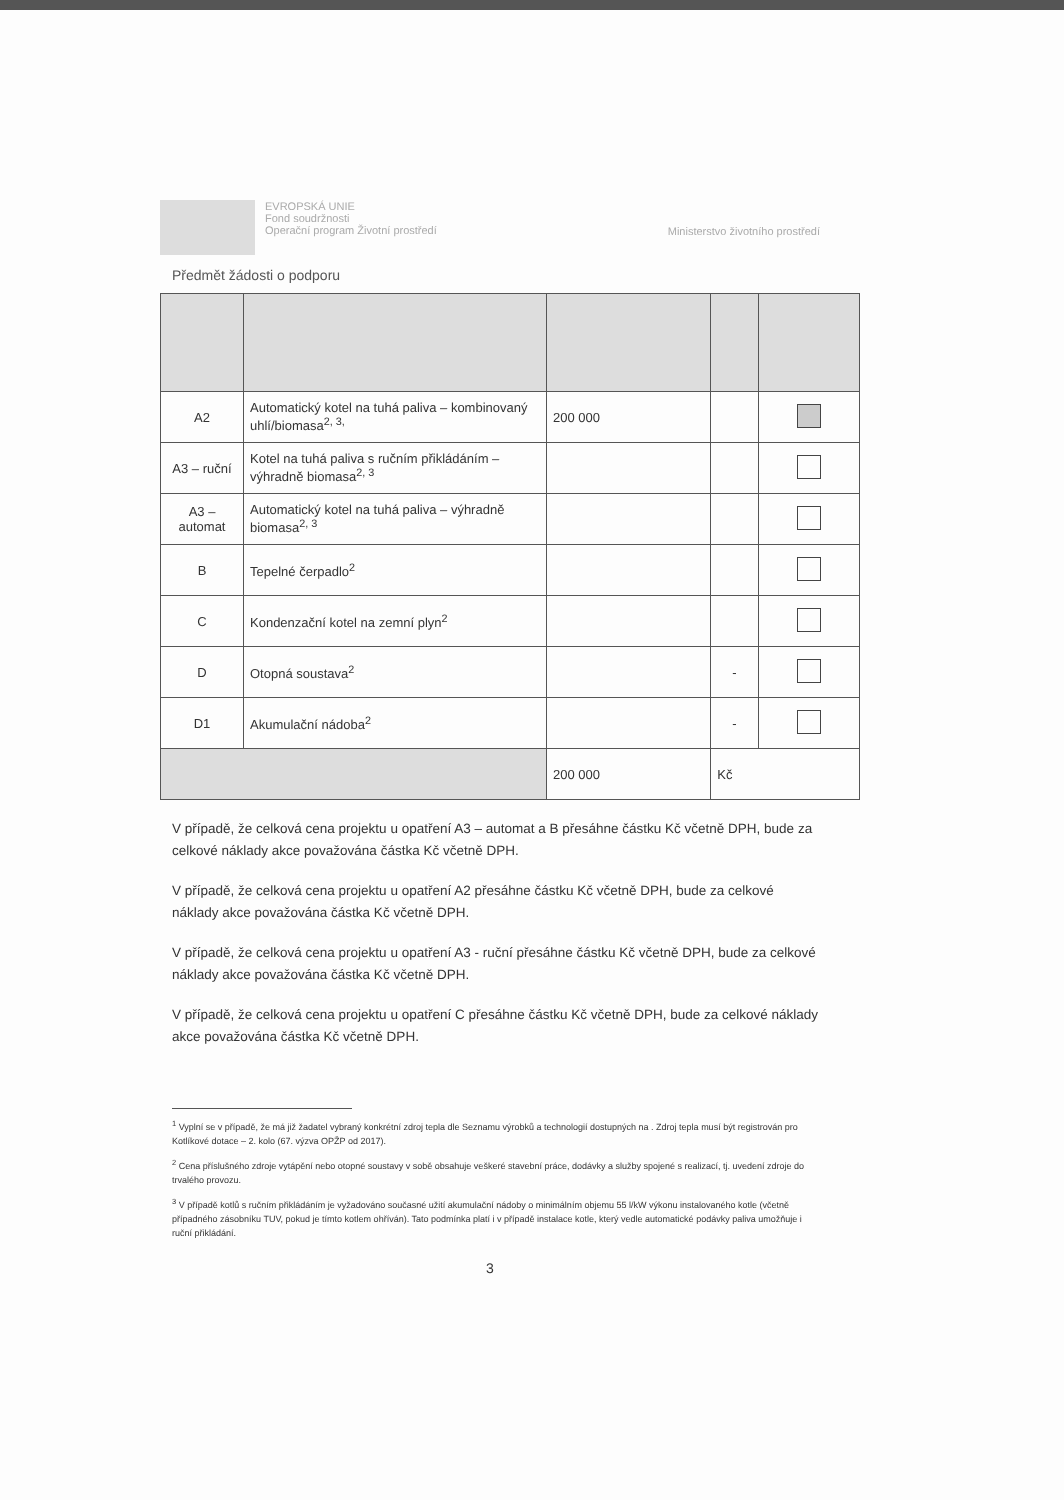EVROPSKÁ UNIE
Fond soudržnosti
Operační program Životní prostředí
Ministerstvo životního prostředí
Předmět žádosti o podporu
| A2 | Automatický kotel na tuhá paliva – kombinovaný uhlí/biomasa<sup>2, 3,</sup> | 200 000 | | |
| A3 – ruční | Kotel na tuhá paliva s ručním přikládáním – výhradně biomasa<sup>2, 3</sup> | | | |
| A3 – automat | Automatický kotel na tuhá paliva – výhradně biomasa<sup>2, 3</sup> | | | |
| B | Tepelné čerpadlo<sup>2</sup> | | | |
| C | Kondenzační kotel na zemní plyn<sup>2</sup> | | | |
| D | Otopná soustava<sup>2</sup> | | - | |
| D1 | Akumulační nádoba<sup>2</sup> | | - | |
| | | 200 000 | Kč | |
V případě, že celková cena projektu u opatření A3 – automat a B přesáhne částku Kč včetně DPH, bude za celkové náklady akce považována částka Kč včetně DPH.
V případě, že celková cena projektu u opatření A2 přesáhne částku Kč včetně DPH, bude za celkové náklady akce považována částka Kč včetně DPH.
V případě, že celková cena projektu u opatření A3 - ruční přesáhne částku Kč včetně DPH, bude za celkové náklady akce považována částka Kč včetně DPH.
V případě, že celková cena projektu u opatření C přesáhne částku Kč včetně DPH, bude za celkové náklady akce považována částka Kč včetně DPH.
<sup>1</sup> Vyplní se v případě, že má již žadatel vybraný konkrétní zdroj tepla dle Seznamu výrobků a technologií dostupných na . Zdroj tepla musí být registrován pro Kotlíkové dotace – 2. kolo (67. výzva OPŽP od 2017).
<sup>2</sup> Cena příslušného zdroje vytápění nebo otopné soustavy v sobě obsahuje veškeré stavební práce, dodávky a služby spojené s realizací, tj. uvedení zdroje do trvalého provozu.
<sup>3</sup> V případě kotlů s ručním přikládáním je vyžadováno současné užití akumulační nádoby o minimálním objemu 55 l/kW výkonu instalovaného kotle (včetně případného zásobníku TUV, pokud je tímto kotlem ohříván). Tato podmínka platí i v případě instalace kotle, který vedle automatické podávky paliva umožňuje i ruční přikládání.
3